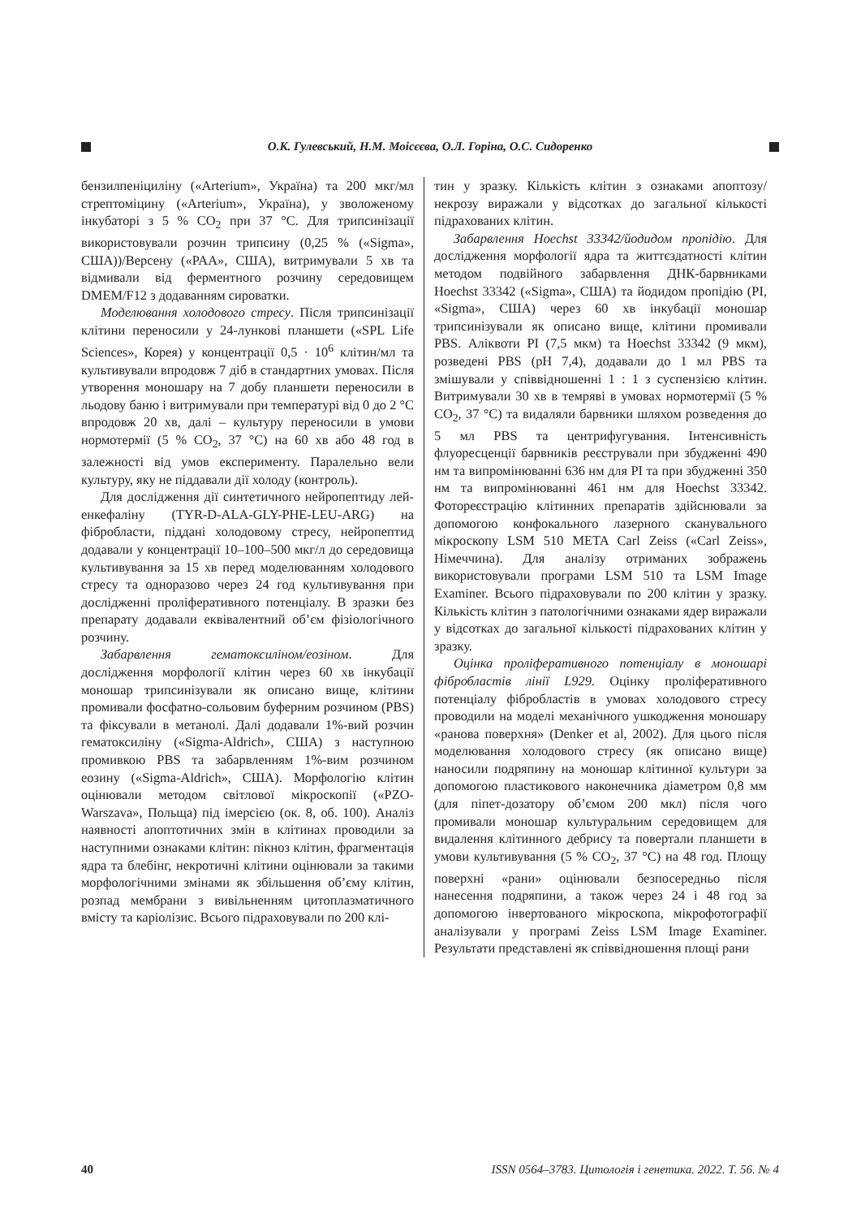О.К. Гулевський, Н.М. Моісєєва, О.Л. Горіна, О.С. Сидоренко
бензилпеніциліну («Arterium», Україна) та 200 мкг/мл стрептоміцину («Arterium», Україна), у зволоженому інкубаторі з 5 % CO<sub>2</sub> при 37 °С. Для трипсинізації використовували розчин трипсину (0,25 % («Sigma», США))/Версену («PAA», США), витримували 5 хв та відмивали від ферментного розчину середовищем DMEM/F12 з додаванням сироватки.
Моделювання холодового стресу. Після трипсинізації клітини переносили у 24-лункові планшети («SPL Life Sciences», Корея) у концентрації 0,5 · 10<sup>6</sup> клітин/мл та культивували впродовж 7 діб в стандартних умовах. Після утворення моношару на 7 добу планшети переносили в льодову баню і витримували при температурі від 0 до 2 °С впродовж 20 хв, далі – культуру переносили в умови нормотермії (5 % CO<sub>2</sub>, 37 °С) на 60 хв або 48 год в залежності від умов експерименту. Паралельно вели культуру, яку не піддавали дії холоду (контроль).
Для дослідження дії синтетичного нейропептиду лей-енкефаліну (TYR-D-ALA-GLY-PHE-LEU-ARG) на фібробласти, піддані холодовому стресу, нейропептид додавали у концентрації 10–100–500 мкг/л до середовища культивування за 15 хв перед моделюванням холодового стресу та одноразово через 24 год культивування при дослідженні проліферативного потенціалу. В зразки без препарату додавали еквівалентний об’єм фізіологічного розчину.
Забарвлення гематоксиліном/еозіном. Для дослідження морфології клітин через 60 хв інкубації моношар трипсинізували як описано вище, клітини промивали фосфатно-сольовим буферним розчином (PBS) та фіксували в метанолі. Далі додавали 1%-вий розчин гематоксиліну («Sigma-Aldrich», США) з наступною промивкою PBS та забарвленням 1%-вим розчином еозину («Sigma-Aldrich», США). Морфологію клітин оцінювали методом світлової мікроскопії («PZO-Warszava», Польща) під імерсією (ок. 8, об. 100). Аналіз наявності апоптотичних змін в клітинах проводили за наступними ознаками клітин: пікноз клітин, фрагментація ядра та блебінг, некротичні клітини оцінювали за такими морфологічними змінами як збільшення об’єму клітин, розпад мембрани з вивільненням цитоплазматичного вмісту та каріолізис. Всього підраховували по 200 клі-
тин у зразку. Кількість клітин з ознаками апоптозу/некрозу виражали у відсотках до загальної кількості підрахованих клітин.
Забарвлення Hoechst 33342/йодидом пропідію. Для дослідження морфології ядра та життєздатності клітин методом подвійного забарвлення ДНК-барвниками Hoechst 33342 («Sigma», США) та йодидом пропідію (PI, «Sigma», США) через 60 хв інкубації моношар трипсинізували як описано вище, клітини промивали PBS. Аліквоти PI (7,5 мкм) та Hoechst 33342 (9 мкм), розведені PBS (pH 7,4), додавали до 1 мл PBS та змішували у співвідношенні 1 : 1 з суспензією клітин. Витримували 30 хв в темряві в умовах нормотермії (5 % CO<sub>2</sub>, 37 °С) та видаляли барвники шляхом розведення до 5 мл PBS та центрифугування. Інтенсивність флуоресценції барвників реєстрували при збудженні 490 нм та випромінюванні 636 нм для PI та при збудженні 350 нм та випромінюванні 461 нм для Hoechst 33342. Фотореєстрацію клітинних препаратів здійснювали за допомогою конфокального лазерного сканувального мікроскопу LSM 510 META Carl Zeiss («Carl Zeiss», Німеччина). Для аналізу отриманих зображень використовували програми LSM 510 та LSM Image Examiner. Всього підраховували по 200 клітин у зразку. Кількість клітин з патологічними ознаками ядер виражали у відсотках до загальної кількості підрахованих клітин у зразку.
Оцінка проліферативного потенціалу в моношарі фібробластів лінії L929. Оцінку проліферативного потенціалу фібробластів в умовах холодового стресу проводили на моделі механічного ушкодження моношару «ранова поверхня» (Denker et al, 2002). Для цього після моделювання холодового стресу (як описано вище) наносили подряпину на моношар клітинної культури за допомогою пластикового наконечника діаметром 0,8 мм (для піпет-дозатору об’ємом 200 мкл) після чого промивали моношар культуральним середовищем для видалення клітинного дебрису та повертали планшети в умови культивування (5 % CO<sub>2</sub>, 37 °С) на 48 год. Площу поверхні «рани» оцінювали безпосередньо після нанесення подряпини, а також через 24 і 48 год за допомогою інвертованого мікроскопа, мікрофотографії аналізували у програмі Zeiss LSM Image Examiner. Результати представлені як співвідношення площі рани
40 ISSN 0564–3783. Цитологія і генетика. 2022. Т. 56. № 4